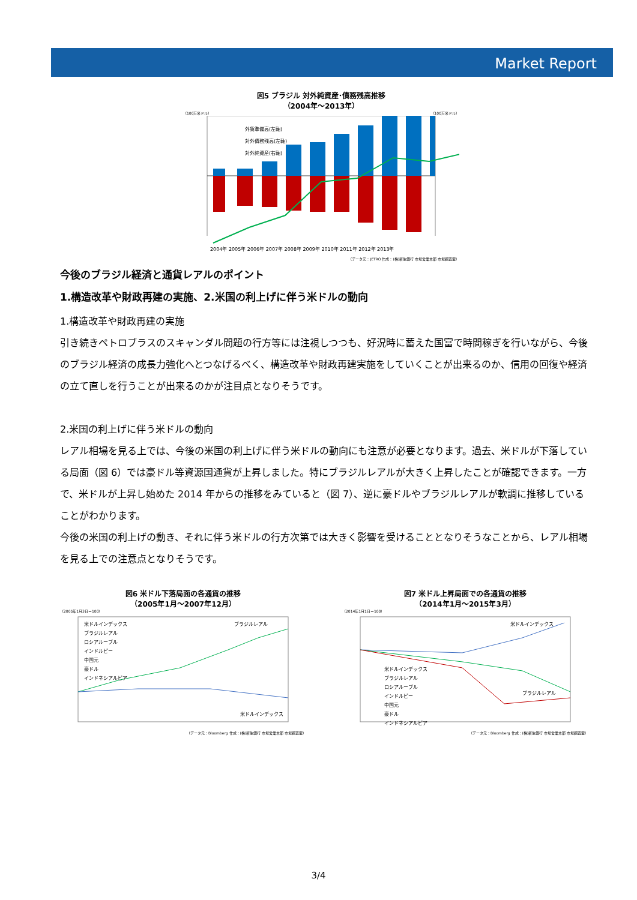Market Report
図5 ブラジル 対外純資産･債務残高推移
（2004年～2013年）
（100万米ドル） （100万米ドル）
外貨準備高(左軸)
対外債務残高(左軸)
対外純資産(右軸)
2004年 2005年 2006年 2007年 2008年 2009年 2010年 2011年 2012年 2013年
（データ元：JETRO 作成：(株)新生銀行 市場営業本部 市場調査室）
今後のブラジル経済と通貨レアルのポイント
1.構造改革や財政再建の実施、2.米国の利上げに伴う米ドルの動向
1.構造改革や財政再建の実施
引き続きペトロブラスのスキャンダル問題の行方等には注視しつつも、好況時に蓄えた国富で時間稼ぎを行いながら、今後のブラジル経済の成長力強化へとつなげるべく、構造改革や財政再建実施をしていくことが出来るのか、信用の回復や経済の立て直しを行うことが出来るのかが注目点となりそうです。
2.米国の利上げに伴う米ドルの動向
レアル相場を見る上では、今後の米国の利上げに伴う米ドルの動向にも注意が必要となります。過去、米ドルが下落している局面（図 6）では豪ドル等資源国通貨が上昇しました。特にブラジルレアルが大きく上昇したことが確認できます。一方で、米ドルが上昇し始めた 2014 年からの推移をみていると（図 7）、逆に豪ドルやブラジルレアルが軟調に推移していることがわかります。
今後の米国の利上げの動き、それに伴う米ドルの行方次第では大きく影響を受けることとなりそうなことから、レアル相場を見る上での注意点となりそうです。
図6 米ドル下落局面の各通貨の推移
（2005年1月～2007年12月）
（2005年1月3日＝100）
米ドルインデックス
ブラジルレアル
ロシアルーブル
インドルピー
中国元
豪ドル
インドネシアルピア
ブラジルレアル
米ドルインデックス
（データ元：Bloomberg 作成：(株)新生銀行 市場営業本部 市場調査室）
図7 米ドル上昇局面での各通貨の推移
（2014年1月～2015年3月）
（2014年1月1日＝100）
米ドルインデックス
ブラジルレアル
ロシアルーブル
インドルピー
中国元
豪ドル
インドネシアルピア
米ドルインデックス
ブラジルレアル
（データ元：Bloomberg 作成：(株)新生銀行 市場営業本部 市場調査室）
3/4